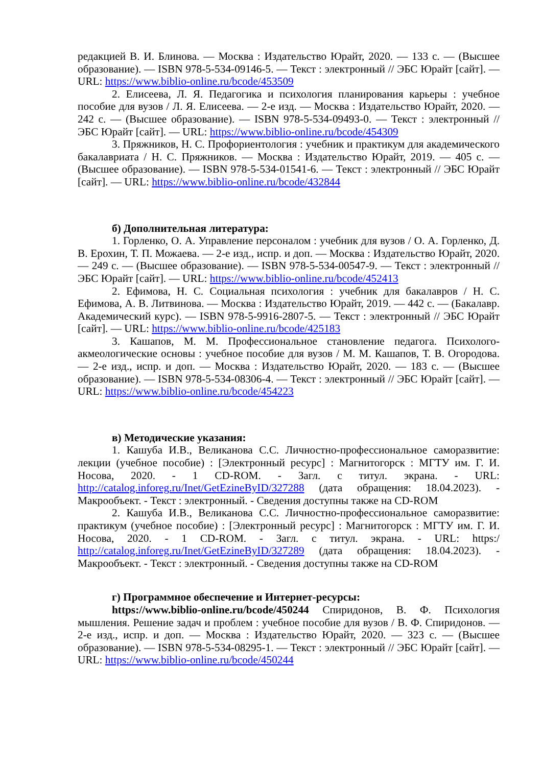редакцией В. И. Блинова. — Москва : Издательство Юрайт, 2020. — 133 с. — (Высшее образование). — ISBN 978-5-534-09146-5. — Текст : электронный // ЭБС Юрайт [сайт]. — URL: https://www.biblio-online.ru/bcode/453509
2. Елисеева, Л. Я. Педагогика и психология планирования карьеры : учебное пособие для вузов / Л. Я. Елисеева. — 2-е изд. — Москва : Издательство Юрайт, 2020. — 242 с. — (Высшее образование). — ISBN 978-5-534-09493-0. — Текст : электронный // ЭБС Юрайт [сайт]. — URL: https://www.biblio-online.ru/bcode/454309
3. Пряжников, Н. С. Профориентология : учебник и практикум для академического бакалавриата / Н. С. Пряжников. — Москва : Издательство Юрайт, 2019. — 405 с. — (Высшее образование). — ISBN 978-5-534-01541-6. — Текст : электронный // ЭБС Юрайт [сайт]. — URL: https://www.biblio-online.ru/bcode/432844
б) Дополнительная литература:
1. Горленко, О. А. Управление персоналом : учебник для вузов / О. А. Горленко, Д. В. Ерохин, Т. П. Можаева. — 2-е изд., испр. и доп. — Москва : Издательство Юрайт, 2020. — 249 с. — (Высшее образование). — ISBN 978-5-534-00547-9. — Текст : электронный // ЭБС Юрайт [сайт]. — URL: https://www.biblio-online.ru/bcode/452413
2. Ефимова, Н. С. Социальная психология : учебник для бакалавров / Н. С. Ефимова, А. В. Литвинова. — Москва : Издательство Юрайт, 2019. — 442 с. — (Бакалавр. Академический курс). — ISBN 978-5-9916-2807-5. — Текст : электронный // ЭБС Юрайт [сайт]. — URL: https://www.biblio-online.ru/bcode/425183
3. Кашапов, М. М. Профессиональное становление педагога. Психолого-акмеологические основы : учебное пособие для вузов / М. М. Кашапов, Т. В. Огородова. — 2-е изд., испр. и доп. — Москва : Издательство Юрайт, 2020. — 183 с. — (Высшее образование). — ISBN 978-5-534-08306-4. — Текст : электронный // ЭБС Юрайт [сайт]. — URL: https://www.biblio-online.ru/bcode/454223
в) Методические указания:
1. Кашуба И.В., Великанова С.С. Личностно-профессиональное саморазвитие: лекции (учебное пособие) : [Электронный ресурс] : Магнитогорск : МГТУ им. Г. И. Носова, 2020. - 1 CD-ROM. - Загл. с титул. экрана. - URL: http://catalog.inforeg.ru/Inet/GetEzineByID/327288 (дата обращения: 18.04.2023). - Макрообъект. - Текст : электронный. - Сведения доступны также на CD-ROM
2. Кашуба И.В., Великанова С.С. Личностно-профессиональное саморазвитие: практикум (учебное пособие) : [Электронный ресурс] : Магнитогорск : МГТУ им. Г. И. Носова, 2020. - 1 CD-ROM. - Загл. с титул. экрана. - URL: https:/ http://catalog.inforeg.ru/Inet/GetEzineByID/327289 (дата обращения: 18.04.2023). - Макрообъект. - Текст : электронный. - Сведения доступны также на CD-ROM
г) Программное обеспечение и Интернет-ресурсы:
https://www.biblio-online.ru/bcode/450244 Спиридонов, В. Ф. Психология мышления. Решение задач и проблем : учебное пособие для вузов / В. Ф. Спиридонов. — 2-е изд., испр. и доп. — Москва : Издательство Юрайт, 2020. — 323 с. — (Высшее образование). — ISBN 978-5-534-08295-1. — Текст : электронный // ЭБС Юрайт [сайт]. — URL: https://www.biblio-online.ru/bcode/450244